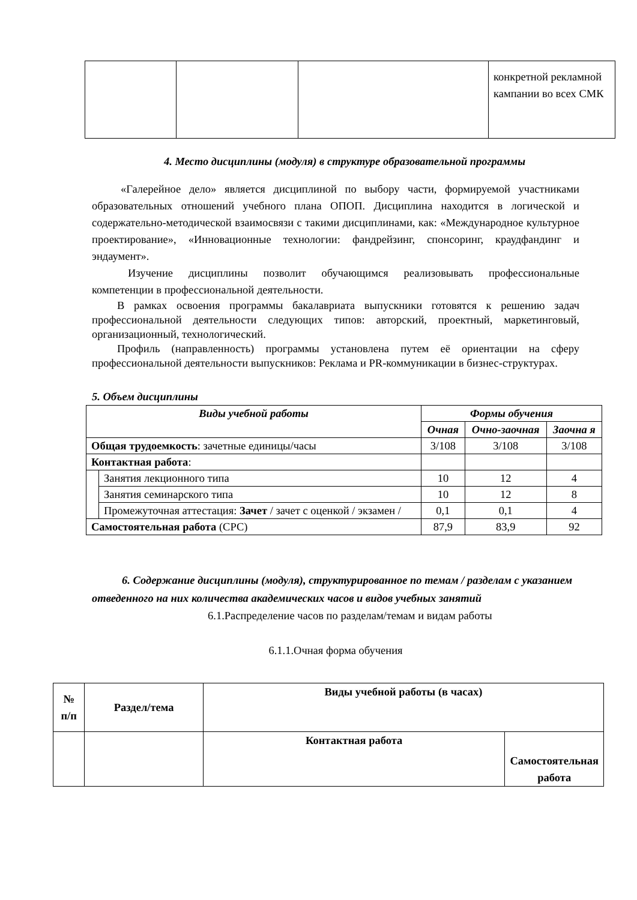| | | | конкретной рекламной кампании во всех СМК |
4. Место дисциплины (модуля) в структуре образовательной программы
«Галерейное дело» является дисциплиной по выбору части, формируемой участниками образовательных отношений учебного плана ОПОП. Дисциплина находится в логической и содержательно-методической взаимосвязи с такими дисциплинами, как: «Международное культурное проектирование», «Инновационные технологии: фандрейзинг, спонсоринг, краудфандинг и эндаумент».
Изучение дисциплины позволит обучающимся реализовывать профессиональные компетенции в профессиональной деятельности.
В рамках освоения программы бакалавриата выпускники готовятся к решению задач профессиональной деятельности следующих типов: авторский, проектный, маркетинговый, организационный, технологический.
Профиль (направленность) программы установлена путем её ориентации на сферу профессиональной деятельности выпускников: Реклама и PR-коммуникации в бизнес-структурах.
5. Объем дисциплины
| Виды учебной работы | | Формы обучения | | |
| --- | --- | --- | --- | --- |
| | | Очная | Очно-заочная | Заочна я |
| Общая трудоемкость : зачетные единицы/часы | | 3/108 | 3/108 | 3/108 |
| Контактная работа : | | | | |
| | Занятия лекционного типа | 10 | 12 | 4 |
| | Занятия семинарского типа | 10 | 12 | 8 |
| | Промежуточная аттестация: Зачет / зачет с оценкой / экзамен / | 0,1 | 0,1 | 4 |
| Самостоятельная работа (СРС) | | 87,9 | 83,9 | 92 |
6. Содержание дисциплины (модуля), структурированное по темам / разделам с указанием отведенного на них количества академических часов и видов учебных занятий
6.1.Распределение часов по разделам/темам и видам работы
6.1.1.Очная форма обучения
| № п/п | Раздел/тема | Виды учебной работы (в часах) | |
| | | Контактная работа | Самостоятельная работа |